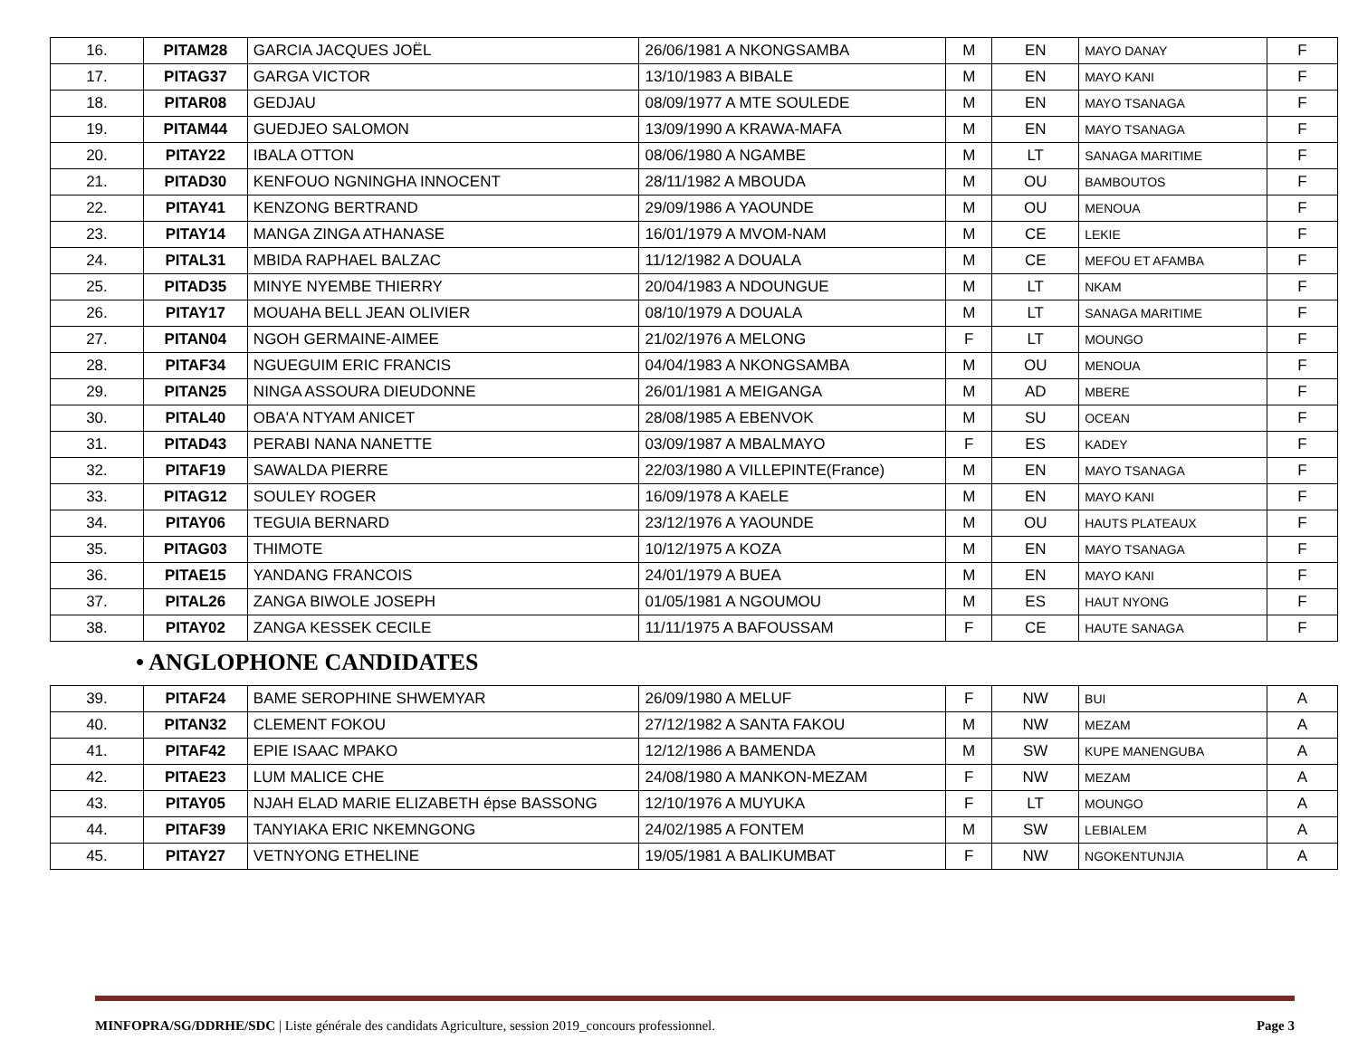| 16. | PITAM28 | GARCIA JACQUES JOËL | 26/06/1981 A NKONGSAMBA | M | EN | MAYO DANAY | F |
| 17. | PITAG37 | GARGA VICTOR | 13/10/1983 A BIBALE | M | EN | MAYO KANI | F |
| 18. | PITAR08 | GEDJAU | 08/09/1977 A MTE SOULEDE | M | EN | MAYO TSANAGA | F |
| 19. | PITAM44 | GUEDJEO SALOMON | 13/09/1990 A KRAWA-MAFA | M | EN | MAYO TSANAGA | F |
| 20. | PITAY22 | IBALA OTTON | 08/06/1980 A NGAMBE | M | LT | SANAGA MARITIME | F |
| 21. | PITAD30 | KENFOUO NGNINGHA INNOCENT | 28/11/1982 A MBOUDA | M | OU | BAMBOUTOS | F |
| 22. | PITAY41 | KENZONG BERTRAND | 29/09/1986 A YAOUNDE | M | OU | MENOUA | F |
| 23. | PITAY14 | MANGA ZINGA ATHANASE | 16/01/1979 A MVOM-NAM | M | CE | LEKIE | F |
| 24. | PITAL31 | MBIDA RAPHAEL BALZAC | 11/12/1982 A DOUALA | M | CE | MEFOU ET AFAMBA | F |
| 25. | PITAD35 | MINYE NYEMBE THIERRY | 20/04/1983 A NDOUNGUE | M | LT | NKAM | F |
| 26. | PITAY17 | MOUAHA BELL JEAN OLIVIER | 08/10/1979 A DOUALA | M | LT | SANAGA MARITIME | F |
| 27. | PITAN04 | NGOH GERMAINE-AIMEE | 21/02/1976 A MELONG | F | LT | MOUNGO | F |
| 28. | PITAF34 | NGUEGUIM ERIC FRANCIS | 04/04/1983 A NKONGSAMBA | M | OU | MENOUA | F |
| 29. | PITAN25 | NINGA ASSOURA DIEUDONNE | 26/01/1981 A MEIGANGA | M | AD | MBERE | F |
| 30. | PITAL40 | OBA'A NTYAM ANICET | 28/08/1985 A EBENVOK | M | SU | OCEAN | F |
| 31. | PITAD43 | PERABI NANA NANETTE | 03/09/1987 A MBALMAYO | F | ES | KADEY | F |
| 32. | PITAF19 | SAWALDA PIERRE | 22/03/1980 A VILLEPINTE(France) | M | EN | MAYO TSANAGA | F |
| 33. | PITAG12 | SOULEY ROGER | 16/09/1978 A KAELE | M | EN | MAYO KANI | F |
| 34. | PITAY06 | TEGUIA BERNARD | 23/12/1976 A YAOUNDE | M | OU | HAUTS PLATEAUX | F |
| 35. | PITAG03 | THIMOTE | 10/12/1975 A KOZA | M | EN | MAYO TSANAGA | F |
| 36. | PITAE15 | YANDANG FRANCOIS | 24/01/1979 A BUEA | M | EN | MAYO KANI | F |
| 37. | PITAL26 | ZANGA BIWOLE JOSEPH | 01/05/1981 A NGOUMOU | M | ES | HAUT NYONG | F |
| 38. | PITAY02 | ZANGA KESSEK CECILE | 11/11/1975 A BAFOUSSAM | F | CE | HAUTE SANAGA | F |
• ANGLOPHONE CANDIDATES
| 39. | PITAF24 | BAME SEROPHINE SHWEMYAR | 26/09/1980 A MELUF | F | NW | BUI | A |
| 40. | PITAN32 | CLEMENT FOKOU | 27/12/1982 A SANTA FAKOU | M | NW | MEZAM | A |
| 41. | PITAF42 | EPIE ISAAC MPAKO | 12/12/1986 A BAMENDA | M | SW | KUPE MANENGUBA | A |
| 42. | PITAE23 | LUM MALICE CHE | 24/08/1980 A MANKON-MEZAM | F | NW | MEZAM | A |
| 43. | PITAY05 | NJAH ELAD MARIE ELIZABETH épse BASSONG | 12/10/1976 A MUYUKA | F | LT | MOUNGO | A |
| 44. | PITAF39 | TANYIAKA ERIC NKEMNGONG | 24/02/1985 A FONTEM | M | SW | LEBIALEM | A |
| 45. | PITAY27 | VETNYONG ETHELINE | 19/05/1981 A BALIKUMBAT | F | NW | NGOKENTUNJIA | A |
MINFOPRA/SG/DDRHE/SDC | Liste générale des candidats Agriculture, session 2019_concours professionnel. Page 3